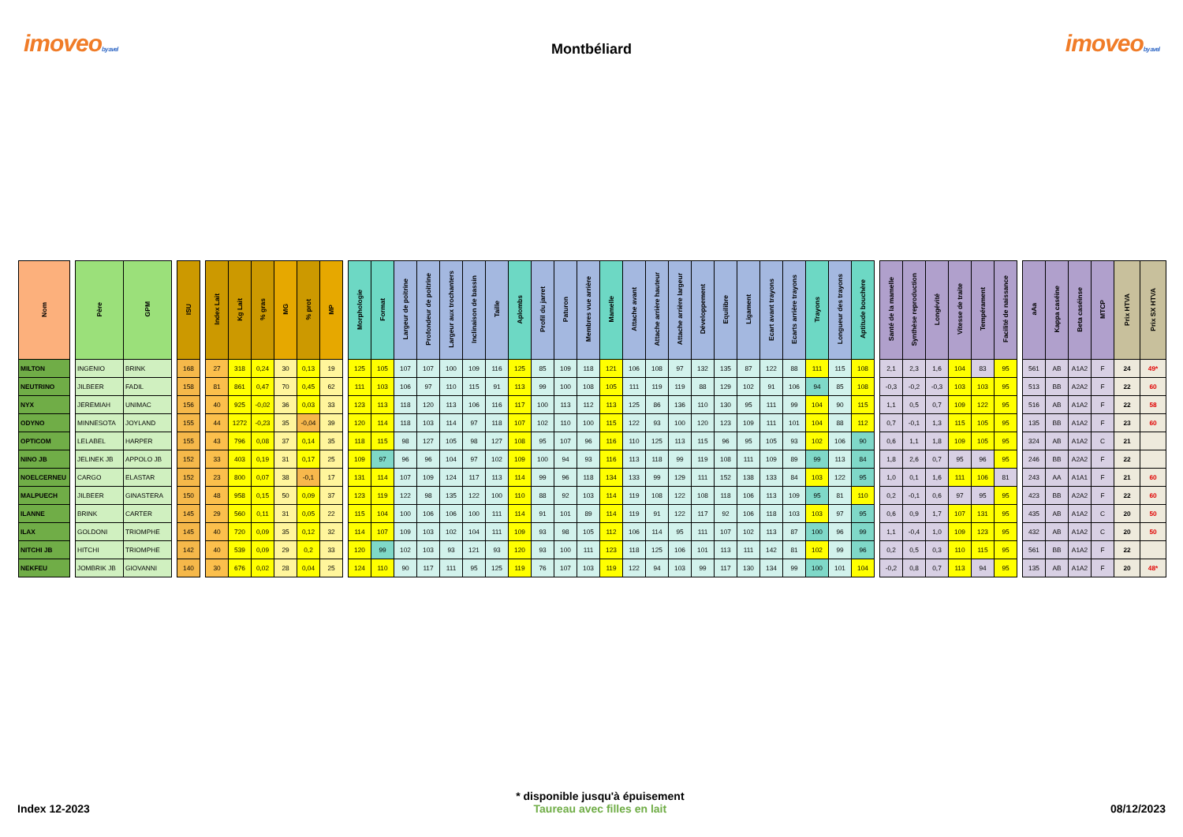imoveoby avel
Montbéliard
imoveoby avel
| Nom | | Père | GPM | | ISU | | Index Lait | Kg Lait | % gras | MG | % prot | MP | | Morphologie | Format | Largeur de poitrine | Profondeur de poitrine | Largeur aux trochanters | Inclinaison de bassin | Taille | Aplombs | Profil du jarret | Paturon | Membres vue arrière | Mamelle | Attache avant | Attache arrière hauteur | Attache arrière largeur | Développement | Equilibre | Ligament | Ecart avant trayons | Ecarts arrière trayons | Trayons | Longueur des trayons | Aptitude bouchère | | Santé de la mamelle | Synthèse reproduction | Longévité | Vitesse de traite | Tempérament | Facilité de naissance | | aAa | Kappa caséine | Beta caséinse | MTCP | Prix HTVA | Prix SX HTVA |
| --- | --- | --- | --- | --- | --- | --- | --- | --- | --- | --- | --- | --- | --- | --- | --- | --- | --- | --- | --- | --- | --- | --- | --- | --- | --- | --- | --- | --- | --- | --- | --- | --- | --- | --- | --- | --- | --- | --- | --- | --- | --- | --- | --- | --- | --- | --- | --- | --- | --- | --- |
| MILTON | | INGENIO | BRINK | | 168 | | 27 | 318 | 0,24 | 30 | 0,13 | 19 | | 125 | 105 | 107 | 107 | 100 | 109 | 116 | 125 | 85 | 109 | 118 | 121 | 106 | 108 | 97 | 132 | 135 | 87 | 122 | 88 | 111 | 115 | 108 | | 2,1 | 2,3 | 1,6 | 104 | 83 | 95 | | 561 | AB | A1A2 | F | 24 | 49* |
| NEUTRINO | | JILBEER | FADIL | | 158 | | 81 | 861 | 0,47 | 70 | 0,45 | 62 | | 111 | 103 | 106 | 97 | 110 | 115 | 91 | 113 | 99 | 100 | 108 | 105 | 111 | 119 | 119 | 88 | 129 | 102 | 91 | 106 | 94 | 85 | 108 | | -0,3 | -0,2 | -0,3 | 103 | 103 | 95 | | 513 | BB | A2A2 | F | 22 | 60 |
| NYX | | JEREMIAH | UNIMAC | | 156 | | 40 | 925 | -0,02 | 36 | 0,03 | 33 | | 123 | 113 | 118 | 120 | 113 | 106 | 116 | 117 | 100 | 113 | 112 | 113 | 125 | 86 | 136 | 110 | 130 | 95 | 111 | 99 | 104 | 90 | 115 | | 1,1 | 0,5 | 0,7 | 109 | 122 | 95 | | 516 | AB | A1A2 | F | 22 | 58 |
| ODYNO | | MINNESOTA | JOYLAND | | 155 | | 44 | 1272 | -0,23 | 35 | -0,04 | 39 | | 120 | 114 | 118 | 103 | 114 | 97 | 118 | 107 | 102 | 110 | 100 | 115 | 122 | 93 | 100 | 120 | 123 | 109 | 111 | 101 | 104 | 88 | 112 | | 0,7 | -0,1 | 1,3 | 115 | 105 | 95 | | 135 | BB | A1A2 | F | 23 | 60 |
| OPTICOM | | LELABEL | HARPER | | 155 | | 43 | 796 | 0,08 | 37 | 0,14 | 35 | | 118 | 115 | 98 | 127 | 105 | 98 | 127 | 108 | 95 | 107 | 96 | 116 | 110 | 125 | 113 | 115 | 96 | 95 | 105 | 93 | 102 | 106 | 90 | | 0,6 | 1,1 | 1,8 | 109 | 105 | 95 | | 324 | AB | A1A2 | C | 21 | |
| NINO JB | | JELINEK JB | APPOLO JB | | 152 | | 33 | 403 | 0,19 | 31 | 0,17 | 25 | | 109 | 97 | 96 | 96 | 104 | 97 | 102 | 109 | 100 | 94 | 93 | 116 | 113 | 118 | 99 | 119 | 108 | 111 | 109 | 89 | 99 | 113 | 84 | | 1,8 | 2,6 | 0,7 | 95 | 96 | 95 | | 246 | BB | A2A2 | F | 22 | |
| NOELCERNEU | | CARGO | ELASTAR | | 152 | | 23 | 800 | 0,07 | 38 | -0,1 | 17 | | 131 | 114 | 107 | 109 | 124 | 117 | 113 | 114 | 99 | 96 | 118 | 134 | 133 | 99 | 129 | 111 | 152 | 138 | 133 | 84 | 103 | 122 | 95 | | 1,0 | 0,1 | 1,6 | 111 | 106 | 81 | | 243 | AA | A1A1 | F | 21 | 60 |
| MALPUECH | | JILBEER | GINASTERA | | 150 | | 48 | 958 | 0,15 | 50 | 0,09 | 37 | | 123 | 119 | 122 | 98 | 135 | 122 | 100 | 110 | 88 | 92 | 103 | 114 | 119 | 108 | 122 | 108 | 118 | 106 | 113 | 109 | 95 | 81 | 110 | | 0,2 | -0,1 | 0,6 | 97 | 95 | 95 | | 423 | BB | A2A2 | F | 22 | 60 |
| ILANNE | | BRINK | CARTER | | 145 | | 29 | 560 | 0,11 | 31 | 0,05 | 22 | | 115 | 104 | 100 | 106 | 106 | 100 | 111 | 114 | 91 | 101 | 89 | 114 | 119 | 91 | 122 | 117 | 92 | 106 | 118 | 103 | 103 | 97 | 95 | | 0,6 | 0,9 | 1,7 | 107 | 131 | 95 | | 435 | AB | A1A2 | C | 20 | 50 |
| ILAX | | GOLDONI | TRIOMPHE | | 145 | | 40 | 720 | 0,09 | 35 | 0,12 | 32 | | 114 | 107 | 109 | 103 | 102 | 104 | 111 | 109 | 93 | 98 | 105 | 112 | 106 | 114 | 95 | 111 | 107 | 102 | 113 | 87 | 100 | 96 | 99 | | 1,1 | -0,4 | 1,0 | 109 | 123 | 95 | | 432 | AB | A1A2 | C | 20 | 50 |
| NITCHI JB | | HITCHI | TRIOMPHE | | 142 | | 40 | 539 | 0,09 | 29 | 0,2 | 33 | | 120 | 99 | 102 | 103 | 93 | 121 | 93 | 120 | 93 | 100 | 111 | 123 | 118 | 125 | 106 | 101 | 113 | 111 | 142 | 81 | 102 | 99 | 96 | | 0,2 | 0,5 | 0,3 | 110 | 115 | 95 | | 561 | BB | A1A2 | F | 22 | |
| NEKFEU | | JOMBRIK JB | GIOVANNI | | 140 | | 30 | 676 | 0,02 | 28 | 0,04 | 25 | | 124 | 110 | 90 | 117 | 111 | 95 | 125 | 119 | 76 | 107 | 103 | 119 | 122 | 94 | 103 | 99 | 117 | 130 | 134 | 99 | 100 | 101 | 104 | | -0,2 | 0,8 | 0,7 | 113 | 94 | 95 | | 135 | AB | A1A2 | F | 20 | 48* |
Index 12-2023
* disponible jusqu'à épuisement
Taureau avec filles en lait
08/12/2023